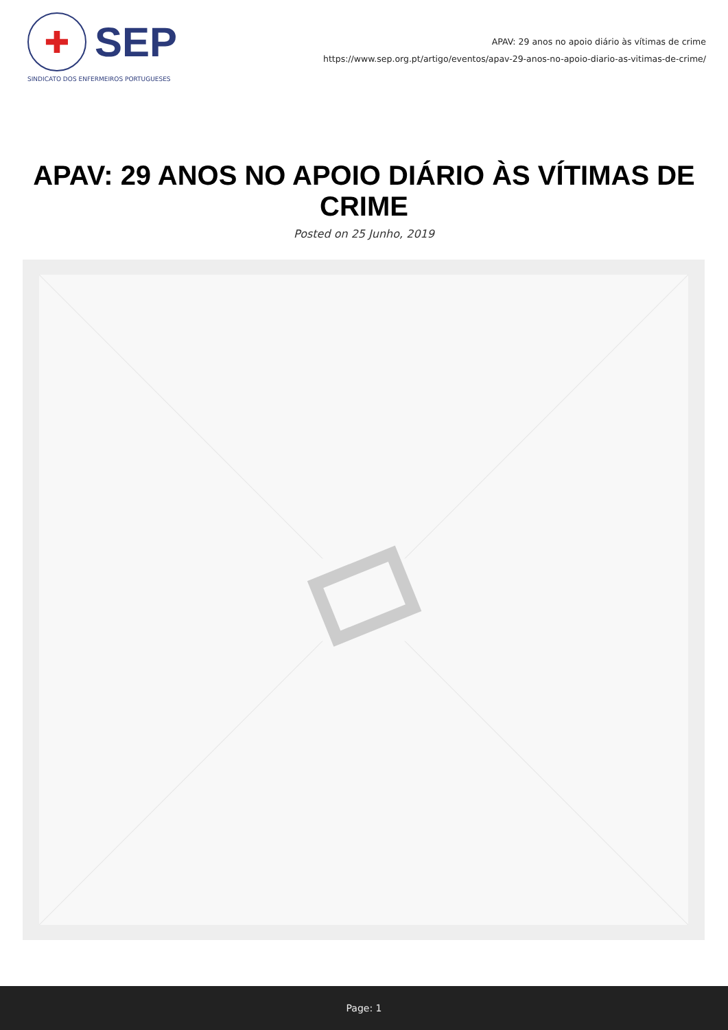✚
SEP
SINDICATO DOS ENFERMEIROS PORTUGUESES
APAV: 29 anos no apoio diário às vítimas de crime
https://www.sep.org.pt/artigo/eventos/apav-29-anos-no-apoio-diario-as-vitimas-de-crime/
APAV: 29 ANOS NO APOIO DIÁRIO ÀS VÍTIMAS DE CRIME
Posted on 25 Junho, 2019
Page: 1